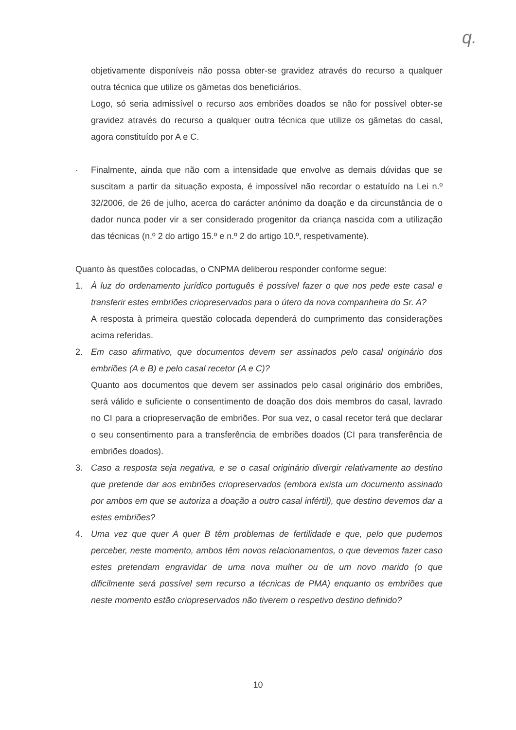q.
objetivamente disponíveis não possa obter-se gravidez através do recurso a qualquer outra técnica que utilize os gâmetas dos beneficiários.
Logo, só seria admissível o recurso aos embriões doados se não for possível obter-se gravidez através do recurso a qualquer outra técnica que utilize os gâmetas do casal, agora constituído por A e C.
· Finalmente, ainda que não com a intensidade que envolve as demais dúvidas que se suscitam a partir da situação exposta, é impossível não recordar o estatuído na Lei n.º 32/2006, de 26 de julho, acerca do carácter anónimo da doação e da circunstância de o dador nunca poder vir a ser considerado progenitor da criança nascida com a utilização das técnicas (n.º 2 do artigo 15.º e n.º 2 do artigo 10.º, respetivamente).
Quanto às questões colocadas, o CNPMA deliberou responder conforme segue:
1. À luz do ordenamento jurídico português é possível fazer o que nos pede este casal e transferir estes embriões criopreservados para o útero da nova companheira do Sr. A?
A resposta à primeira questão colocada dependerá do cumprimento das considerações acima referidas.
2. Em caso afirmativo, que documentos devem ser assinados pelo casal originário dos embriões (A e B) e pelo casal recetor (A e C)?
Quanto aos documentos que devem ser assinados pelo casal originário dos embriões, será válido e suficiente o consentimento de doação dos dois membros do casal, lavrado no CI para a criopreservação de embriões. Por sua vez, o casal recetor terá que declarar o seu consentimento para a transferência de embriões doados (CI para transferência de embriões doados).
3. Caso a resposta seja negativa, e se o casal originário divergir relativamente ao destino que pretende dar aos embriões criopreservados (embora exista um documento assinado por ambos em que se autoriza a doação a outro casal infértil), que destino devemos dar a estes embriões?
4. Uma vez que quer A quer B têm problemas de fertilidade e que, pelo que pudemos perceber, neste momento, ambos têm novos relacionamentos, o que devemos fazer caso estes pretendam engravidar de uma nova mulher ou de um novo marido (o que dificilmente será possível sem recurso a técnicas de PMA) enquanto os embriões que neste momento estão criopreservados não tiverem o respetivo destino definido?
10